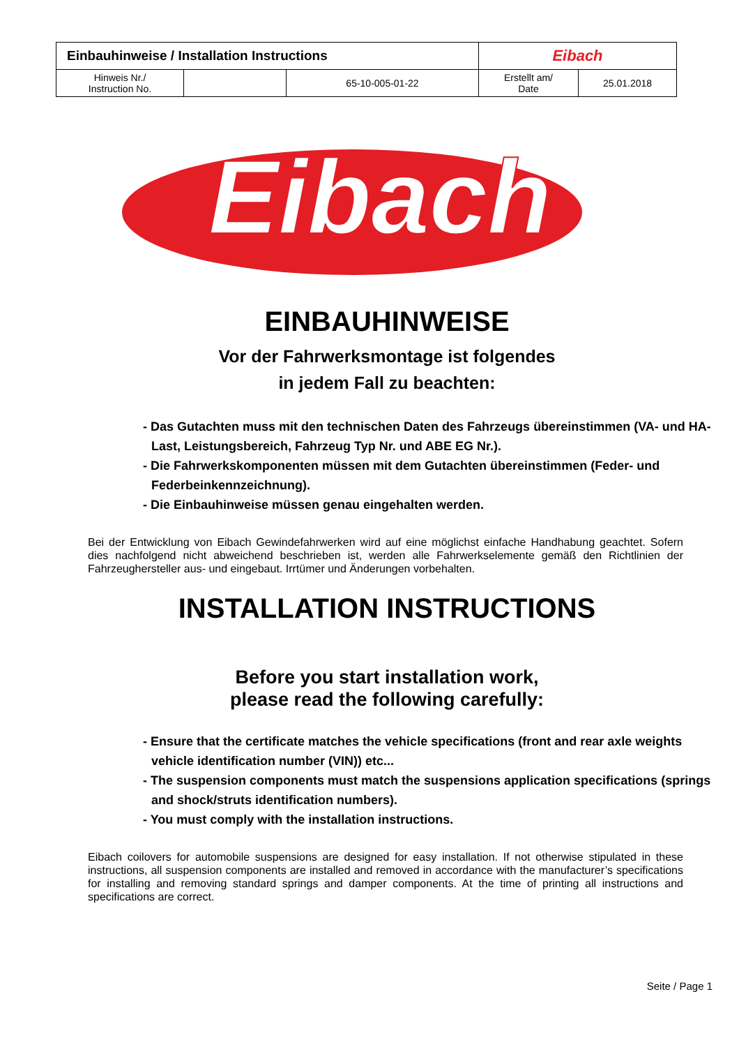| Einbauhinweise / Installation Instructions | | | Eibach | |
| Hinweis Nr./ Instruction No. | | 65-10-005-01-22 | Erstellt am/ Date | 25.01.2018 |
Eibach
EINBAUHINWEISE
Vor der Fahrwerksmontage ist folgendes
in jedem Fall zu beachten:
- Das Gutachten muss mit den technischen Daten des Fahrzeugs übereinstimmen (VA- und HA-Last, Leistungsbereich, Fahrzeug Typ Nr. und ABE EG Nr.).
- Die Fahrwerkskomponenten müssen mit dem Gutachten übereinstimmen (Feder- und Federbeinkennzeichnung).
- Die Einbauhinweise müssen genau eingehalten werden.
Bei der Entwicklung von Eibach Gewindefahrwerken wird auf eine möglichst einfache Handhabung geachtet. Sofern dies nachfolgend nicht abweichend beschrieben ist, werden alle Fahrwerkselemente gemäß den Richtlinien der Fahrzeughersteller aus- und eingebaut. Irrtümer und Änderungen vorbehalten.
INSTALLATION INSTRUCTIONS
Before you start installation work,
please read the following carefully:
- Ensure that the certificate matches the vehicle specifications (front and rear axle weights vehicle identification number (VIN)) etc...
- The suspension components must match the suspensions application specifications (springs and shock/struts identification numbers).
- You must comply with the installation instructions.
Eibach coilovers for automobile suspensions are designed for easy installation. If not otherwise stipulated in these instructions, all suspension components are installed and removed in accordance with the manufacturer’s specifications for installing and removing standard springs and damper components. At the time of printing all instructions and specifications are correct.
Seite / Page 1